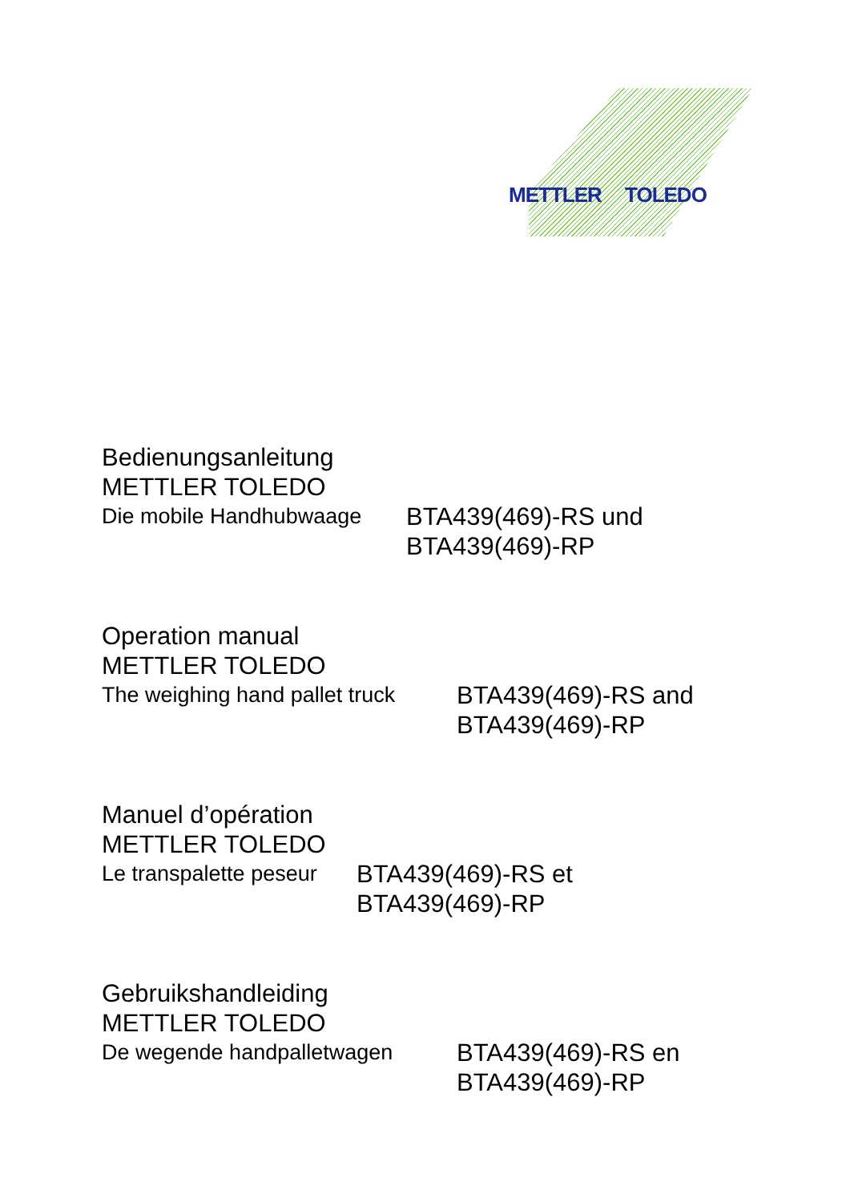METTLER TOLEDO
Bedienungsanleitung
METTLER TOLEDO
Die mobile Handhubwaage BTA439(469)-RS und
BTA439(469)-RP
Operation manual
METTLER TOLEDO
The weighing hand pallet truck
BTA439(469)-RS and
BTA439(469)-RP
Manuel d’opération
METTLER TOLEDO
Le transpalette peseur
BTA439(469)-RS et
BTA439(469)-RP
Gebruikshandleiding
METTLER TOLEDO
De wegende handpalletwagen BTA439(469)-RS en
BTA439(469)-RP